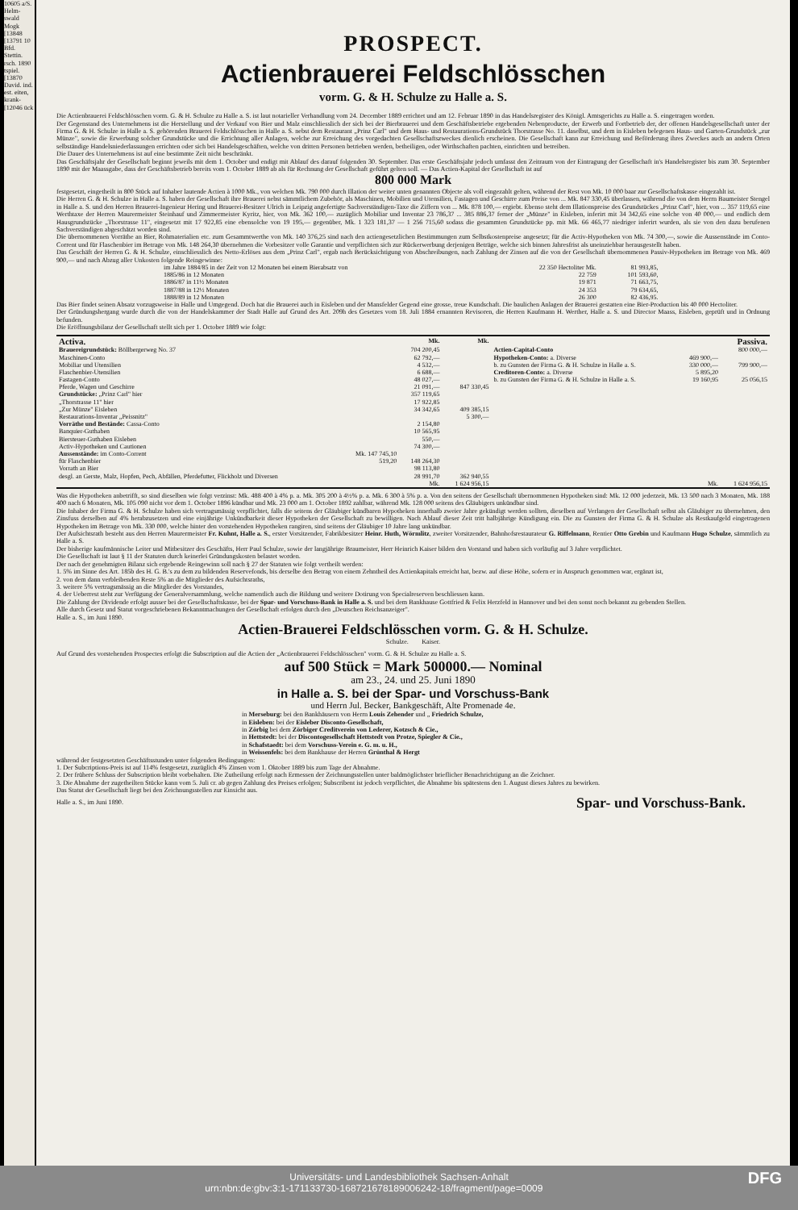10605 a/S. Helm-swald Mogk [13848 [13791 10 Bfd. Stettin. rsch. 1890 tspiel. [13870 David. ind. est. eiten, krank- [12046 ück
PROSPECT.
Actienbrauerei Feldschlösschen
vorm. G. & H. Schulze zu Halle a. S.
Die Actienbrauerei Feldschlösschen vorm. G. & H. Schulze zu Halle a. S. ist laut notarieller Verhandlung vom 24. December 1889 errichtet und am 12. Februar 1890 in das Handelsregister des Königl. Amtsgerichts zu Halle a. S. eingetragen worden.
Der Gegenstand des Unternehmens ist die Herstellung und der Verkauf von Bier und Malz einschliesslich der sich bei der Bierbrauerei und dem Geschäftsbetriebe ergebenden Nebenproducte, der Erwerb und Fortbetrieb der, der offenen Handelsgesellschaft unter der Firma G. & H. Schulze in Halle a. S. gehörenden Brauerei Feldschlösschen in Halle a. S. nebst dem Restaurant „Prinz Carl" und dem Haus- und Restaurations-Grundstück Thorstrasse No. 11. daselbst, und dem in Eisleben belegenen Haus- und Garten-Grundstück „zur Münze", sowie die Erwerbung solcher Grundstücke und die Errichtung aller Anlagen, welche zur Erreichung des vorgedachten Gesellschaftszweckes dienlich erscheinen. Die Gesellschaft kann zur Erreichung und Beförderung ihres Zweckes auch an andern Orten selbständige Handelsniederlassungen errichten oder sich bei Handelsgeschäften, welche von dritten Personen betrieben werden, betheiligen, oder Wirthschaften pachten, einrichten und betreiben.
Die Dauer des Unternehmens ist auf eine bestimmte Zeit nicht beschränkt.
Das Geschäftsjahr der Gesellschaft beginnt jeweils mit dem 1. October und endigt mit Ablauf des darauf folgenden 30. September. Das erste Geschäftsjahr jedoch umfasst den Zeitraum von der Eintragung der Gesellschaft in's Handelsregister bis zum 30. September 1890 mit der Maassgabe, dass der Geschäftsbetrieb bereits vom 1. October 1889 ab als für Rechnung der Gesellschaft geführt gelten soll. — Das Actien-Kapital der Gesellschaft ist auf
800 000 Mark
festgesetzt, eingetheilt in 800 Stück auf Inhaber lautende Actien à 1000 Mk., von welchen Mk. 790 000 durch Illation der weiter unten genannten Objecte als voll eingezahlt gelten, während der Rest von Mk. 10 000 baar zur Gesellschaftskasse eingezahlt ist.
Die Herren G. & H. Schulze in Halle a. S. haben der Gesellschaft ihre Brauerei nebst sämmtlichem Zubehör, als Maschinen, Mobilien und Utensilien, Fastagen und Geschirre zum Preise von ... Mk. 847 330,45 überlassen, während die von dem Herrn Baumeister Stengel in Halle a. S. und den Herren Brauerei-Ingenieur Hering und Brauerei-Besitzer Ulrich in Leipzig angefertigte Sachverständigen-Taxe die Ziffern von ... Mk. 878 100,— ergiebt. Ebenso steht dem Illationspreise des Grundstückes „Prinz Carl", hier, von ... 357 119,65 eine Werthtaxe der Herren Maurermeister Steinhauf und Zimmermeister Kyritz, hier, von Mk. 362 100,— zuzüglich Mobiliar und Inventar 23 786,37 ... 385 886,37 ferner der „Münze" in Eisleben, inferirt mit 34 342,65 eine solche von 40 000,— und endlich dem Hausgrundstücke „Thorstrasse 11", eingesetzt mit 17 922,85 eine ebensolche von 19 195,— gegenüber, Mk. 1 323 181,37 — 1 256 715,60 sodass die gesammten Grundstücke pp. mit Mk. 66 465,77 niedriger inferirt wurden, als sie von den dazu berufenen Sachverständigen abgeschätzt worden sind.
Die übernommenen Vorräthe an Bier, Rohmaterialien etc. zum Gesammtwerthe von Mk. 140 376,25 sind nach den actiengesetzlichen Bestimmungen zum Selbstkostenpreise angesetzt; für die Activ-Hypotheken von Mk. 74 300,—, sowie die Aussenstände im Conto-Corrent und für Flaschenbier im Betrage von Mk. 148 264,30 übernehmen die Vorbesitzer volle Garantie und verpflichten sich zur Rückerwerbung derjenigen Beträge, welche sich binnen Jahresfrist als uneinziehbar herausgestellt haben.
Das Geschäft der Herren G. & H. Schulze, einschliesslich des Netto-Erlöses aus dem „Prinz Carl", ergab nach Berücksichtigung von Abschreibungen, nach Zahlung der Zinsen auf die von der Gesellschaft übernommenen Passiv-Hypotheken im Betrage von Mk. 469 900,— und nach Abzug aller Unkosten folgende Reingewinne:
| im Jahre 1884/85 in der Zeit von 12 Monaten bei einem Bierabsatz von | 22 350 Hectoliter Mk. | 81 993,85, |
| 1885/86 in 12 Monaten | 22 759 | 101 593,60, |
| 1886/87 in 11½ Monaten | 19 871 | 71 663,75, |
| 1887/88 in 12½ Monaten | 24 353 | 79 634,65, |
| 1888/89 in 12 Monaten | 26 300 | 82 436,95. |
Das Bier findet seinen Absatz vorzugsweise in Halle und Umgegend. Doch hat die Brauerei auch in Eisleben und der Mansfelder Gegend eine grosse, treue Kundschaft. Die baulichen Anlagen der Brauerei gestatten eine Bier-Production bis 40 000 Hectoliter.
Der Gründungshergang wurde durch die von der Handelskammer der Stadt Halle auf Grund des Art. 209h des Gesetzes vom 18. Juli 1884 ernannten Revisoren, die Herren Kaufmann H. Werther, Halle a. S. und Director Maass, Eisleben, geprüft und in Ordnung befunden.
Die Eröffnungsbilanz der Gesellschaft stellt sich per 1. October 1889 wie folgt:
| Activa. | | Mk. | Mk. | Passiva. | | |
| --- | --- | --- | --- | --- | --- | --- |
| Brauereigrundstück: Böllbergerweg No. 37 | | 704 200,45 | | Actien-Capital-Conto | | 800 000,— |
| Maschinen-Conto | | 62 792,— | | Hypotheken-Conto: a. Diverse | 469 900,— | |
| Mobiliar und Utensilien | | 4 532,— | | b. zu Gunsten der Firma G. & H. Schulze in Halle a. S. | 330 000,— | 799 900,— |
| Flaschenbier-Utensilien | | 6 688,— | | Creditoren-Conto: a. Diverse | 5 895,20 | |
| Fastagen-Conto | | 48 027,— | | b. zu Gunsten der Firma G. & H. Schulze in Halle a. S. | 19 160,95 | 25 056,15 |
| Pferde, Wagen und Geschirre | | 21 091,— | 847 330,45 | | | |
| Grundstücke: „Prinz Carl" hier | | 357 119,65 | | | | |
| „Thorstrasse 11" hier | | 17 922,85 | | | | |
| „Zur Münze" Eisleben | | 34 342,65 | 409 385,15 | | | |
| Restaurations-Inventar „Peissnitz" | | | 5 300,— | | | |
| Vorräthe und Bestände: Cassa-Conto | | 2 154,80 | | | | |
| Banquier-Guthaben | | 10 565,95 | | | | |
| Biersteuer-Guthaben Eisleben | | 550,— | | | | |
| Activ-Hypotheken und Cautionen | | 74 300,— | | | | |
| Aussenstände: im Conto-Corrent | Mk. 147 745,10 | | | | | |
| für Flaschenbier | 519,20 | 148 264,30 | | | | |
| Vorrath an Bier | | 98 113,80 | | | | |
| desgl. an Gerste, Malz, Hopfen, Pech, Abfällen, Pferdefutter, Flickholz und Diversen | | 28 991,70 | 362 940,55 | | | |
| | | Mk. | 1 624 956,15 | | Mk. | 1 624 956,15 |
Was die Hypotheken anbetrifft, so sind dieselben wie folgt verzinst: Mk. 488 400 à 4% p. a. Mk. 305 200 à 4½% p. a. Mk. 6 300 à 5% p. a. Von den seitens der Gesellschaft übernommenen Hypotheken sind: Mk. 12 000 jederzeit, Mk. 13 500 nach 3 Monaten, Mk. 188 400 nach 6 Monaten, Mk. 105 090 nicht vor dem 1. October 1896 kündbar und Mk. 23 000 am 1. October 1892 zahlbar, während Mk. 128 000 seitens des Gläubigers unkündbar sind.
Die Inhaber der Firma G. & H. Schulze haben sich vertragsmässig verpflichtet, falls die seitens der Gläubiger kündbaren Hypotheken innerhalb zweier Jahre gekündigt werden sollten, dieselben auf Verlangen der Gesellschaft selbst als Gläubiger zu übernehmen, den Zinsfuss derselben auf 4% herabzusetzen und eine einjährige Unkündbarkeit dieser Hypotheken der Gesellschaft zu bewilligen. Nach Ablauf dieser Zeit tritt halbjährige Kündigung ein. Die zu Gunsten der Firma G. & H. Schulze als Restkaufgeld eingetragenen Hypotheken im Betrage von Mk. 330 000, welche hinter den vorstehenden Hypotheken rangiren, sind seitens der Gläubiger 10 Jahre lang unkündbar.
Der Aufsichtsrath besteht aus den Herren Maurermeister Fr. Kuhnt, Halle a. S., erster Vorsitzender, Fabrikbesitzer Heinr. Huth, Wörmlitz, zweiter Vorsitzender, Bahnhofsrestaurateur G. Riffelmann, Rentier Otto Grebin und Kaufmann Hugo Schulze, sämmtlich zu Halle a. S.
Der bisherige kaufmännische Leiter und Mitbesitzer des Geschäfts, Herr Paul Schulze, sowie der langjährige Braumeister, Herr Heinrich Kaiser bilden den Vorstand und haben sich vorläufig auf 3 Jahre verpflichtet.
Die Gesellschaft ist laut § 11 der Statuten durch keinerlei Gründungskosten belastet worden.
Der nach der genehmigten Bilanz sich ergebende Reingewinn soll nach § 27 der Statuten wie folgt vertheilt werden:
1. 5% im Sinne des Art. 185b des H. G. B.'s zu dem zu bildenden Reservefonds, bis derselbe den Betrag von einem Zehntheil des Actienkapitals erreicht hat, bezw. auf diese Höhe, sofern er in Anspruch genommen war, ergänzt ist,
2. von dem dann verbleibenden Reste 5% an die Mitglieder des Aufsichtsraths,
3. weitere 5% vertragsmässig an die Mitglieder des Vorstandes,
4. der Ueberrest steht zur Verfügung der Generalversammlung, welche namentlich auch die Bildung und weitere Dotirung von Specialreserven beschliessen kann.
Die Zahlung der Dividende erfolgt ausser bei der Gesellschaftskasse, bei der Spar- und Vorschuss-Bank in Halle a. S. und bei dem Bankhause Gottfried & Felix Herzfeld in Hannover und bei den sonst noch bekannt zu gebenden Stellen.
Alle durch Gesetz und Statut vorgeschriebenen Bekanntmachungen der Gesellschaft erfolgen durch den „Deutschen Reichsanzeiger".
Halle a. S., im Juni 1890.
Actien-Brauerei Feldschlösschen vorm. G. & H. Schulze.
Schulze. Kaiser.
Auf Grund des vorstehenden Prospectes erfolgt die Subscription auf die Actien der „Actienbrauerei Feldschlösschen" vorm. G. & H. Schulze zu Halle a. S.
auf 500 Stück = Mark 500000.— Nominal
am 23., 24. und 25. Juni 1890
in Halle a. S. bei der Spar- und Vorschuss-Bank
und Herrn Jul. Becker, Bankgeschäft, Alte Promenade 4e.
in Merseburg: bei den Bankhäusern von Herrn Louis Zehender und „ Friedrich Schulze,
in Eisleben: bei der Eisleber Disconto-Gesellschaft,
in Zörbig bei dem Zörbiger Creditverein von Lederer, Kotzsch & Cie.,
in Hettstedt: bei der Discontogesellschaft Hettstedt von Protze, Spiegler & Cie.,
in Schafstaedt: bei dem Vorschuss-Verein e. G. m. u. H.,
in Weissenfels: bei dem Bankhause der Herren Grünthal & Hergt
während der festgesetzten Geschäftsstunden unter folgenden Bedingungen:
1. Der Subcriptions-Preis ist auf 114% festgesetzt, zuzüglich 4% Zinsen vom 1. Oktober 1889 bis zum Tage der Abnahme.
2. Der frühere Schluss der Subscription bleibt vorbehalten. Die Zutheilung erfolgt nach Ermessen der Zeichnungsstellen unter baldmöglichster brieflicher Benachrichtigung an die Zeichner.
3. Die Abnahme der zugetheilten Stücke kann vom 5. Juli cr. ab gegen Zahlung des Preises erfolgen; Subscribent ist jedoch verpflichtet, die Abnahme bis spätestens den 1. August dieses Jahres zu bewirken.
Das Statut der Gesellschaft liegt bei den Zeichnungsstellen zur Einsicht aus.
Halle a. S., im Juni 1890. Spar- und Vorschuss-Bank.
Universitäts- und Landesbibliothek Sachsen-Anhalt
urn:nbn:de:gbv:3:1-171133730-16872167818900624​2-18/fragment/page=0009 DFG